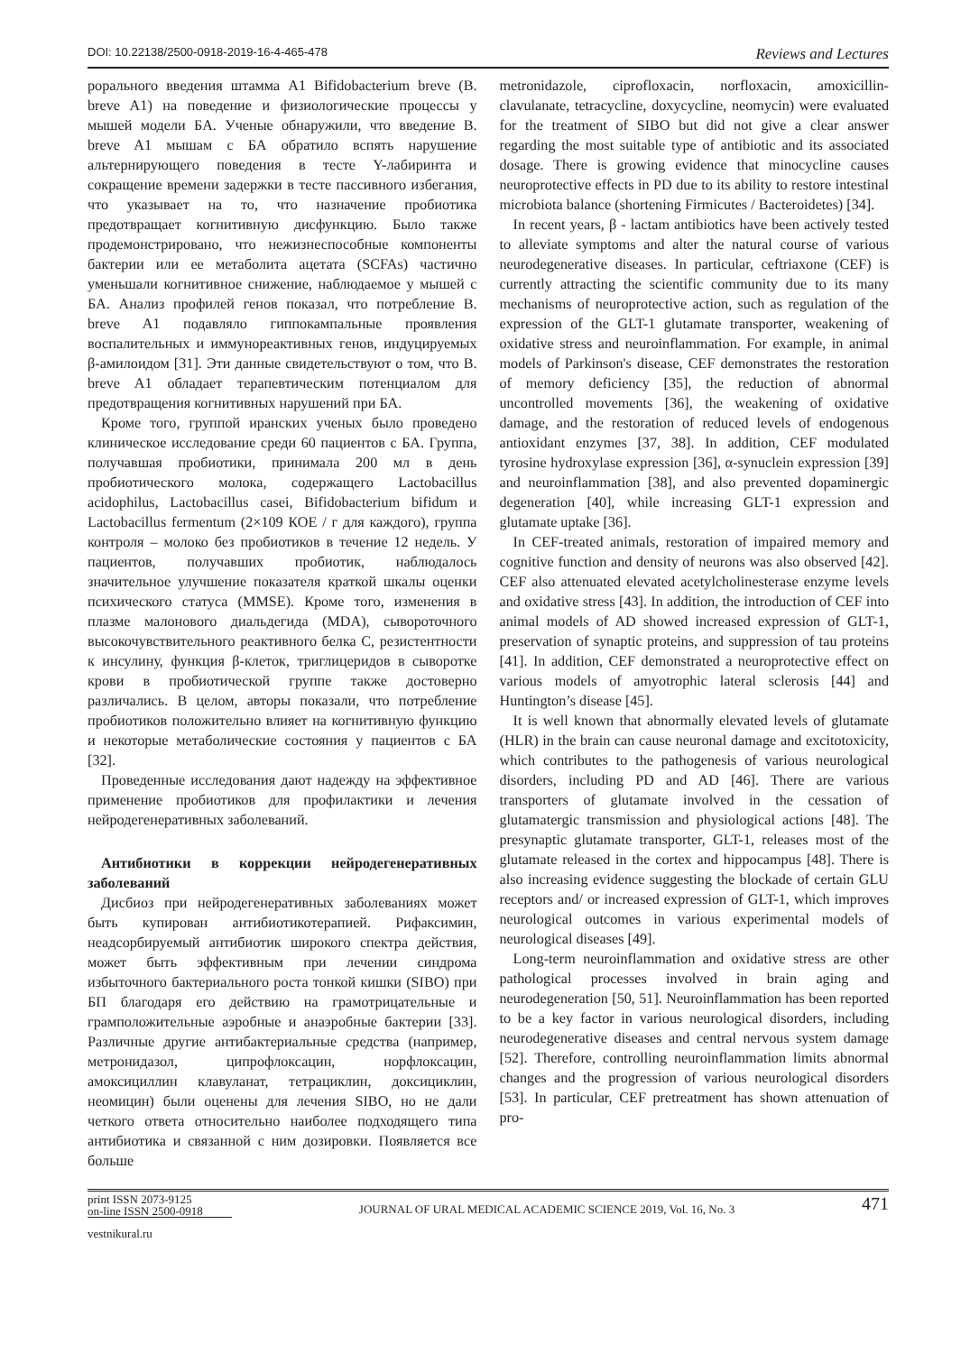DOI: 10.22138/2500-0918-2019-16-4-465-478 Reviews and Lectures
рорального введения штамма A1 Bifidobacterium breve (B. breve A1) на поведение и физиологические процессы у мышей модели БА. Ученые обнаружили, что введение B. breve A1 мышам с БА обратило вспять нарушение альтернирующего поведения в тесте Y-лабиринта и сокращение времени задержки в тесте пассивного избегания, что указывает на то, что назначение пробиотика предотвращает когнитивную дисфункцию. Было также продемонстрировано, что нежизнеспособные компоненты бактерии или ее метаболита ацетата (SCFAs) частично уменьшали когнитивное снижение, наблюдаемое у мышей с БА. Анализ профилей генов показал, что потребление B. breve A1 подавляло гиппокампальные проявления воспалительных и иммунореактивных генов, индуцируемых β-амилоидом [31]. Эти данные свидетельствуют о том, что B. breve A1 обладает терапевтическим потенциалом для предотвращения когнитивных нарушений при БА.
Кроме того, группой иранских ученых было проведено клиническое исследование среди 60 пациентов с БА. Группа, получавшая пробиотики, принимала 200 мл в день пробиотического молока, содержащего Lactobacillus acidophilus, Lactobacillus casei, Bifidobacterium bifidum и Lactobacillus fermentum (2×109 КОЕ / г для каждого), группа контроля – молоко без пробиотиков в течение 12 недель. У пациентов, получавших пробиотик, наблюдалось значительное улучшение показателя краткой шкалы оценки психического статуса (MMSE). Кроме того, изменения в плазме малонового диальдегида (MDA), сывороточного высокочувствительного реактивного белка C, резистентности к инсулину, функция β-клеток, триглицеридов в сыворотке крови в пробиотической группе также достоверно различались. В целом, авторы показали, что потребление пробиотиков положительно влияет на когнитивную функцию и некоторые метаболические состояния у пациентов с БА [32].
Проведенные исследования дают надежду на эффективное применение пробиотиков для профилактики и лечения нейродегенеративных заболеваний.
Антибиотики в коррекции нейродегенеративных заболеваний
Дисбиоз при нейродегенеративных заболеваниях может быть купирован антибиотикотерапией. Рифаксимин, неадсорбируемый антибиотик широкого спектра действия, может быть эффективным при лечении синдрома избыточного бактериального роста тонкой кишки (SIBO) при БП благодаря его действию на грамотрицательные и грамположительные аэробные и анаэробные бактерии [33]. Различные другие антибактериальные средства (например, метронидазол, ципрофлоксацин, норфлоксацин, амоксициллин клавуланат, тетрациклин, доксициклин, неомицин) были оценены для лечения SIBO, но не дали четкого ответа относительно наиболее подходящего типа антибиотика и связанной с ним дозировки. Появляется все больше
metronidazole, ciprofloxacin, norfloxacin, amoxicillin-clavulanate, tetracycline, doxycycline, neomycin) were evaluated for the treatment of SIBO but did not give a clear answer regarding the most suitable type of antibiotic and its associated dosage. There is growing evidence that minocycline causes neuroprotective effects in PD due to its ability to restore intestinal microbiota balance (shortening Firmicutes / Bacteroidetes) [34].
In recent years, β - lactam antibiotics have been actively tested to alleviate symptoms and alter the natural course of various neurodegenerative diseases. In particular, ceftriaxone (CEF) is currently attracting the scientific community due to its many mechanisms of neuroprotective action, such as regulation of the expression of the GLT-1 glutamate transporter, weakening of oxidative stress and neuroinflammation. For example, in animal models of Parkinson's disease, CEF demonstrates the restoration of memory deficiency [35], the reduction of abnormal uncontrolled movements [36], the weakening of oxidative damage, and the restoration of reduced levels of endogenous antioxidant enzymes [37, 38]. In addition, CEF modulated tyrosine hydroxylase expression [36], α-synuclein expression [39] and neuroinflammation [38], and also prevented dopaminergic degeneration [40], while increasing GLT-1 expression and glutamate uptake [36].
In CEF-treated animals, restoration of impaired memory and cognitive function and density of neurons was also observed [42]. CEF also attenuated elevated acetylcholinesterase enzyme levels and oxidative stress [43]. In addition, the introduction of CEF into animal models of AD showed increased expression of GLT-1, preservation of synaptic proteins, and suppression of tau proteins [41]. In addition, CEF demonstrated a neuroprotective effect on various models of amyotrophic lateral sclerosis [44] and Huntington’s disease [45].
It is well known that abnormally elevated levels of glutamate (HLR) in the brain can cause neuronal damage and excitotoxicity, which contributes to the pathogenesis of various neurological disorders, including PD and AD [46]. There are various transporters of glutamate involved in the cessation of glutamatergic transmission and physiological actions [48]. The presynaptic glutamate transporter, GLT-1, releases most of the glutamate released in the cortex and hippocampus [48]. There is also increasing evidence suggesting the blockade of certain GLU receptors and/ or increased expression of GLT-1, which improves neurological outcomes in various experimental models of neurological diseases [49].
Long-term neuroinflammation and oxidative stress are other pathological processes involved in brain aging and neurodegeneration [50, 51]. Neuroinflammation has been reported to be a key factor in various neurological disorders, including neurodegenerative diseases and central nervous system damage [52]. Therefore, controlling neuroinflammation limits abnormal changes and the progression of various neurological disorders [53]. In particular, CEF pretreatment has shown attenuation of pro-
print ISSN 2073-9125
on-line ISSN 2500-0918
JOURNAL OF URAL MEDICAL ACADEMIC SCIENCE 2019, Vol. 16, No. 3
471
vestnikural.ru